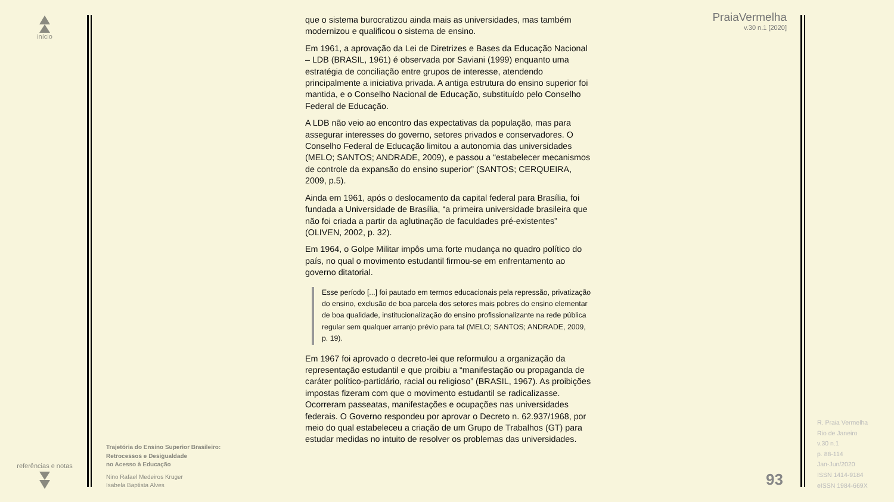início
referências e notas
PraiaVermelha
v.30 n.1 [2020]
que o sistema burocratizou ainda mais as universidades, mas também modernizou e qualificou o sistema de ensino.
Em 1961, a aprovação da Lei de Diretrizes e Bases da Educação Nacional – LDB (BRASIL, 1961) é observada por Saviani (1999) enquanto uma estratégia de conciliação entre grupos de interesse, atendendo principalmente a iniciativa privada. A antiga estrutura do ensino superior foi mantida, e o Conselho Nacional de Educação, substituído pelo Conselho Federal de Educação.
A LDB não veio ao encontro das expectativas da população, mas para assegurar interesses do governo, setores privados e conservadores. O Conselho Federal de Educação limitou a autonomia das universidades (MELO; SANTOS; ANDRADE, 2009), e passou a “estabelecer mecanismos de controle da expansão do ensino superior” (SANTOS; CERQUEIRA, 2009, p.5).
Ainda em 1961, após o deslocamento da capital federal para Brasília, foi fundada a Universidade de Brasília, “a primeira universidade brasileira que não foi criada a partir da aglutinação de faculdades pré-existentes” (OLIVEN, 2002, p. 32).
Em 1964, o Golpe Militar impôs uma forte mudança no quadro político do país, no qual o movimento estudantil firmou-se em enfrentamento ao governo ditatorial.
Esse período [...] foi pautado em termos educacionais pela repressão, privatização do ensino, exclusão de boa parcela dos setores mais pobres do ensino elementar de boa qualidade, institucionalização do ensino profissionalizante na rede pública regular sem qualquer arranjo prévio para tal (MELO; SANTOS; ANDRADE, 2009, p. 19).
Em 1967 foi aprovado o decreto-lei que reformulou a organização da representação estudantil e que proibiu a “manifestação ou propaganda de caráter político-partidário, racial ou religioso” (BRASIL, 1967). As proibições impostas fizeram com que o movimento estudantil se radicalizasse. Ocorreram passeatas, manifestações e ocupações nas universidades federais. O Governo respondeu por aprovar o Decreto n. 62.937/1968, por meio do qual estabeleceu a criação de um Grupo de Trabalhos (GT) para estudar medidas no intuito de resolver os problemas das universidades.
Trajetória do Ensino Superior Brasileiro:
Retrocessos e Desigualdade
no Acesso à Educação
Nino Rafael Medeiros Kruger
Isabela Baptista Alves
93
R. Praia Vermelha
Rio de Janeiro
v.30 n.1
p. 88-114
Jan-Jun/2020
ISSN 1414-9184
eISSN 1984-669X